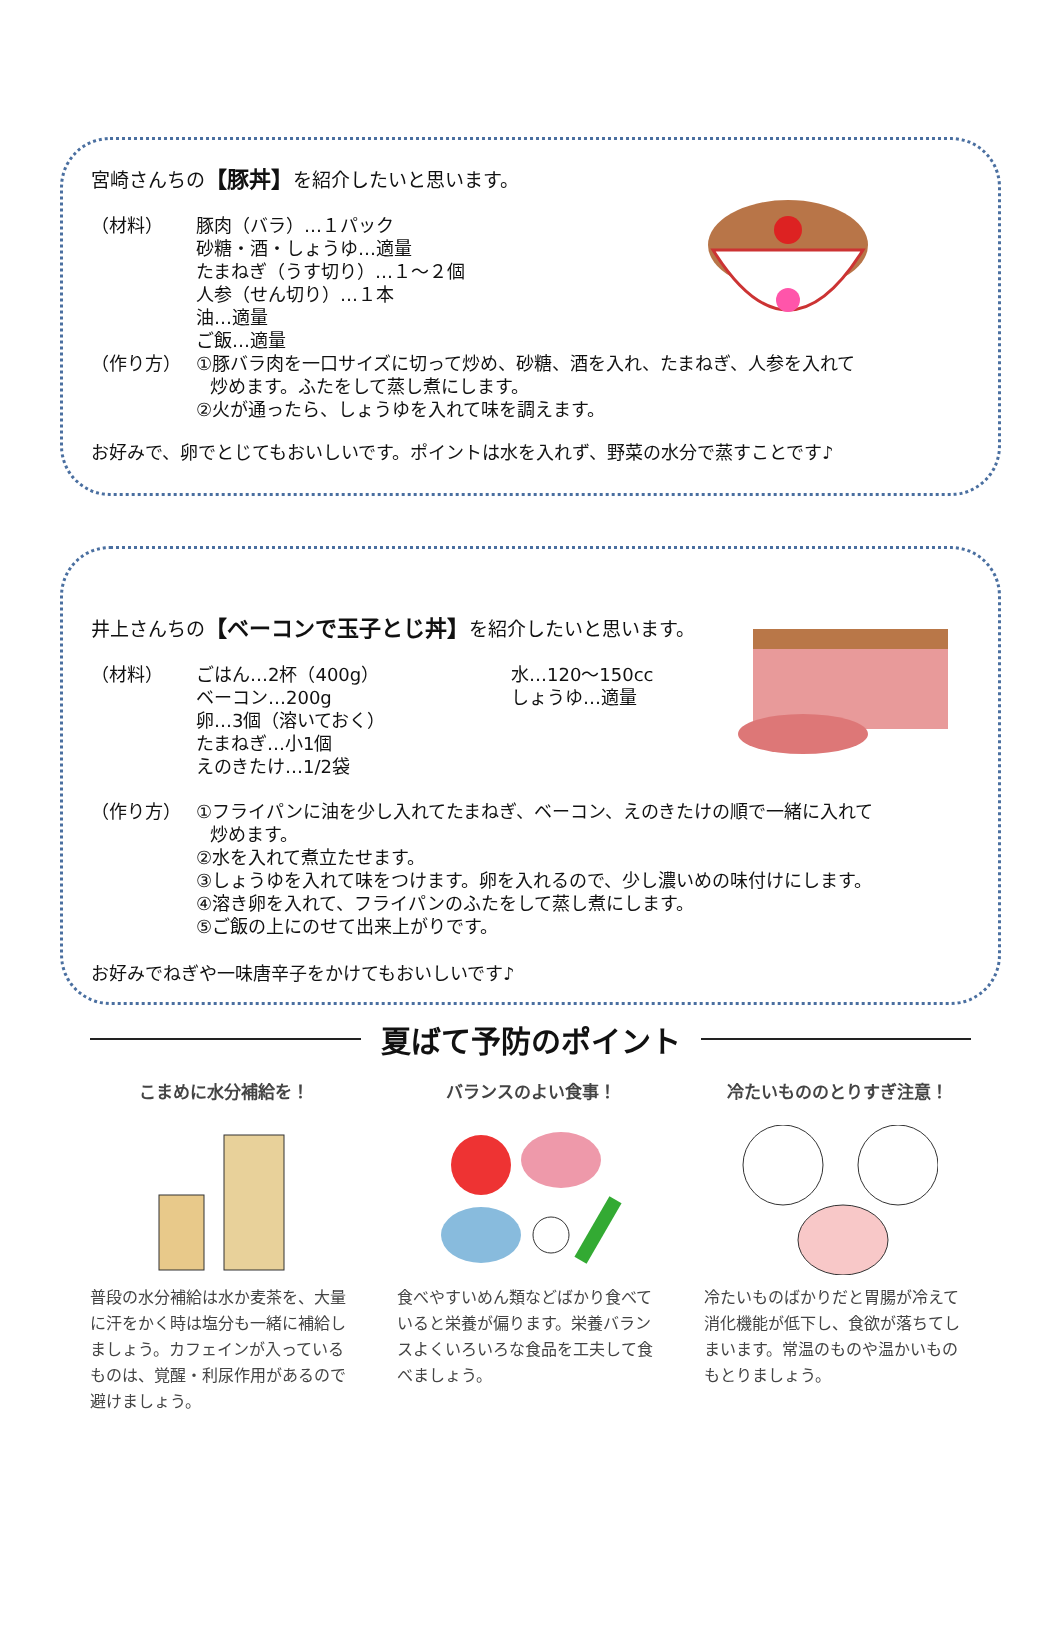宮崎さんちの【豚丼】を紹介したいと思います。
（材料） 豚肉（バラ）…１パック
砂糖・酒・しょうゆ…適量
たまねぎ（うす切り）…１～２個
人参（せん切り）…１本
油…適量
ご飯…適量
（作り方） ①豚バラ肉を一口サイズに切って炒め、砂糖、酒を入れ、たまねぎ、人参を入れて
炒めます。ふたをして蒸し煮にします。
②火が通ったら、しょうゆを入れて味を調えます。
お好みで、卵でとじてもおいしいです。ポイントは水を入れず、野菜の水分で蒸すことです♪
井上さんちの【ベーコンで玉子とじ丼】を紹介したいと思います。
（材料） ごはん…2杯（400g）
ベーコン…200g
卵…3個（溶いておく）
たまねぎ…小1個
えのきたけ…1/2袋
水…120～150cc
しょうゆ…適量
（作り方） ①フライパンに油を少し入れてたまねぎ、ベーコン、えのきたけの順で一緒に入れて
炒めます。
②水を入れて煮立たせます。
③しょうゆを入れて味をつけます。卵を入れるので、少し濃いめの味付けにします。
④溶き卵を入れて、フライパンのふたをして蒸し煮にします。
⑤ご飯の上にのせて出来上がりです。
お好みでねぎや一味唐辛子をかけてもおいしいです♪
夏ばて予防のポイント
こまめに水分補給を！
普段の水分補給は水か麦茶を、大量に汗をかく時は塩分も一緒に補給しましょう。カフェインが入っているものは、覚醒・利尿作用があるので避けましょう。
バランスのよい食事！
食べやすいめん類などばかり食べていると栄養が偏ります。栄養バランスよくいろいろな食品を工夫して食べましょう。
冷たいもののとりすぎ注意！
冷たいものばかりだと胃腸が冷えて消化機能が低下し、食欲が落ちてしまいます。常温のものや温かいものもとりましょう。